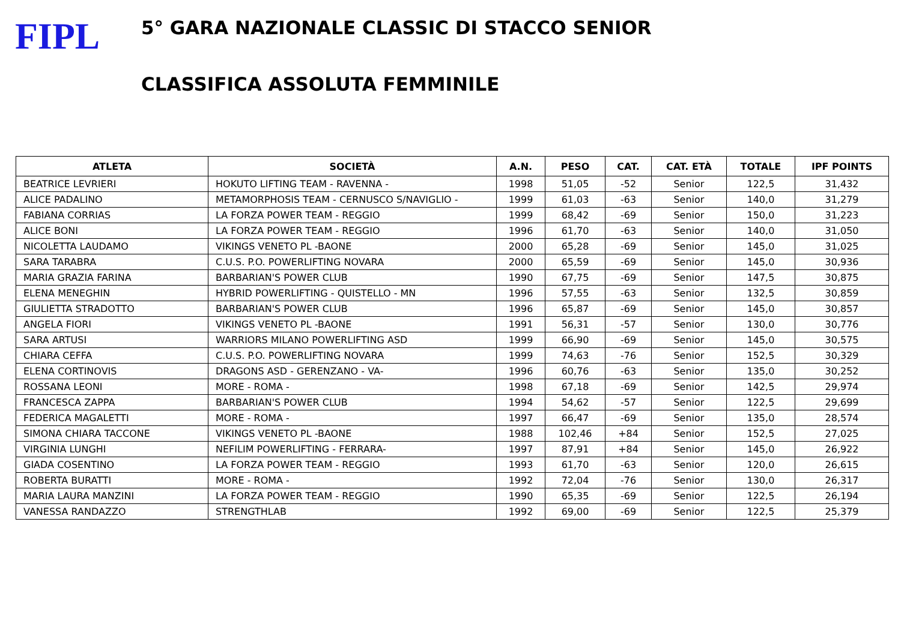FIPL
5° GARA NAZIONALE CLASSIC DI STACCO SENIOR
CLASSIFICA ASSOLUTA FEMMINILE
| ATLETA | SOCIETÀ | A.N. | PESO | CAT. | CAT. ETÀ | TOTALE | IPF POINTS |
| --- | --- | --- | --- | --- | --- | --- | --- |
| BEATRICE LEVRIERI | HOKUTO LIFTING TEAM - RAVENNA - | 1998 | 51,05 | -52 | Senior | 122,5 | 31,432 |
| ALICE PADALINO | METAMORPHOSIS TEAM - CERNUSCO S/NAVIGLIO - | 1999 | 61,03 | -63 | Senior | 140,0 | 31,279 |
| FABIANA CORRIAS | LA FORZA POWER TEAM - REGGIO | 1999 | 68,42 | -69 | Senior | 150,0 | 31,223 |
| ALICE BONI | LA FORZA POWER TEAM - REGGIO | 1996 | 61,70 | -63 | Senior | 140,0 | 31,050 |
| NICOLETTA LAUDAMO | VIKINGS VENETO PL -BAONE | 2000 | 65,28 | -69 | Senior | 145,0 | 31,025 |
| SARA TARABRA | C.U.S. P.O. POWERLIFTING NOVARA | 2000 | 65,59 | -69 | Senior | 145,0 | 30,936 |
| MARIA GRAZIA FARINA | BARBARIAN'S POWER CLUB | 1990 | 67,75 | -69 | Senior | 147,5 | 30,875 |
| ELENA MENEGHIN | HYBRID POWERLIFTING - QUISTELLO - MN | 1996 | 57,55 | -63 | Senior | 132,5 | 30,859 |
| GIULIETTA STRADOTTO | BARBARIAN'S POWER CLUB | 1996 | 65,87 | -69 | Senior | 145,0 | 30,857 |
| ANGELA FIORI | VIKINGS VENETO PL -BAONE | 1991 | 56,31 | -57 | Senior | 130,0 | 30,776 |
| SARA ARTUSI | WARRIORS MILANO POWERLIFTING ASD | 1999 | 66,90 | -69 | Senior | 145,0 | 30,575 |
| CHIARA CEFFA | C.U.S. P.O. POWERLIFTING NOVARA | 1999 | 74,63 | -76 | Senior | 152,5 | 30,329 |
| ELENA CORTINOVIS | DRAGONS ASD - GERENZANO - VA- | 1996 | 60,76 | -63 | Senior | 135,0 | 30,252 |
| ROSSANA LEONI | MORE - ROMA - | 1998 | 67,18 | -69 | Senior | 142,5 | 29,974 |
| FRANCESCA ZAPPA | BARBARIAN'S POWER CLUB | 1994 | 54,62 | -57 | Senior | 122,5 | 29,699 |
| FEDERICA MAGALETTI | MORE - ROMA - | 1997 | 66,47 | -69 | Senior | 135,0 | 28,574 |
| SIMONA CHIARA TACCONE | VIKINGS VENETO PL -BAONE | 1988 | 102,46 | +84 | Senior | 152,5 | 27,025 |
| VIRGINIA LUNGHI | NEFILIM POWERLIFTING - FERRARA- | 1997 | 87,91 | +84 | Senior | 145,0 | 26,922 |
| GIADA COSENTINO | LA FORZA POWER TEAM - REGGIO | 1993 | 61,70 | -63 | Senior | 120,0 | 26,615 |
| ROBERTA BURATTI | MORE - ROMA - | 1992 | 72,04 | -76 | Senior | 130,0 | 26,317 |
| MARIA LAURA MANZINI | LA FORZA POWER TEAM - REGGIO | 1990 | 65,35 | -69 | Senior | 122,5 | 26,194 |
| VANESSA RANDAZZO | STRENGTHLAB | 1992 | 69,00 | -69 | Senior | 122,5 | 25,379 |